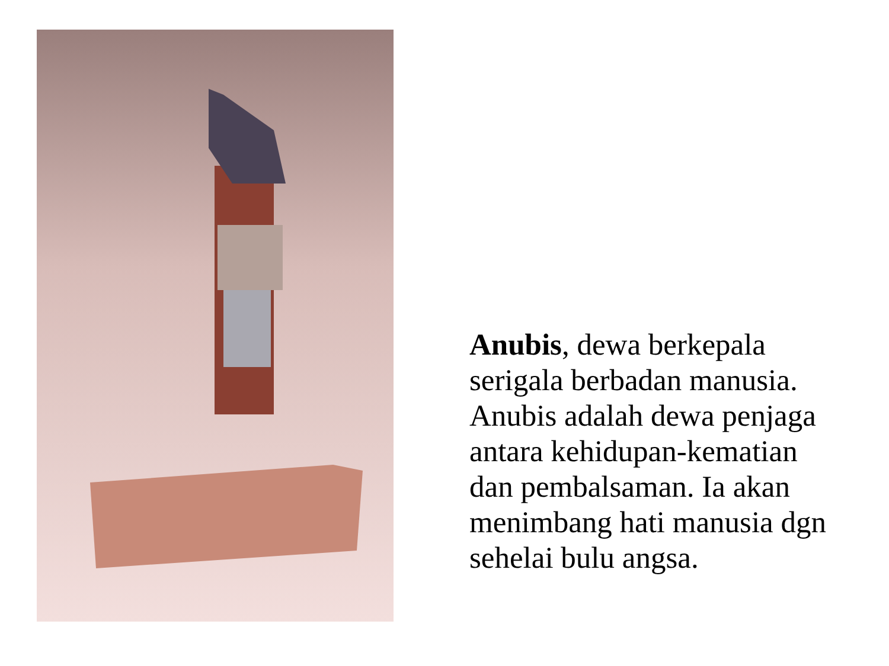Anubis, dewa berkepala serigala berbadan manusia. Anubis adalah dewa penjaga antara kehidupan-kematian dan pembalsaman. Ia akan menimbang hati manusia dgn sehelai bulu angsa.